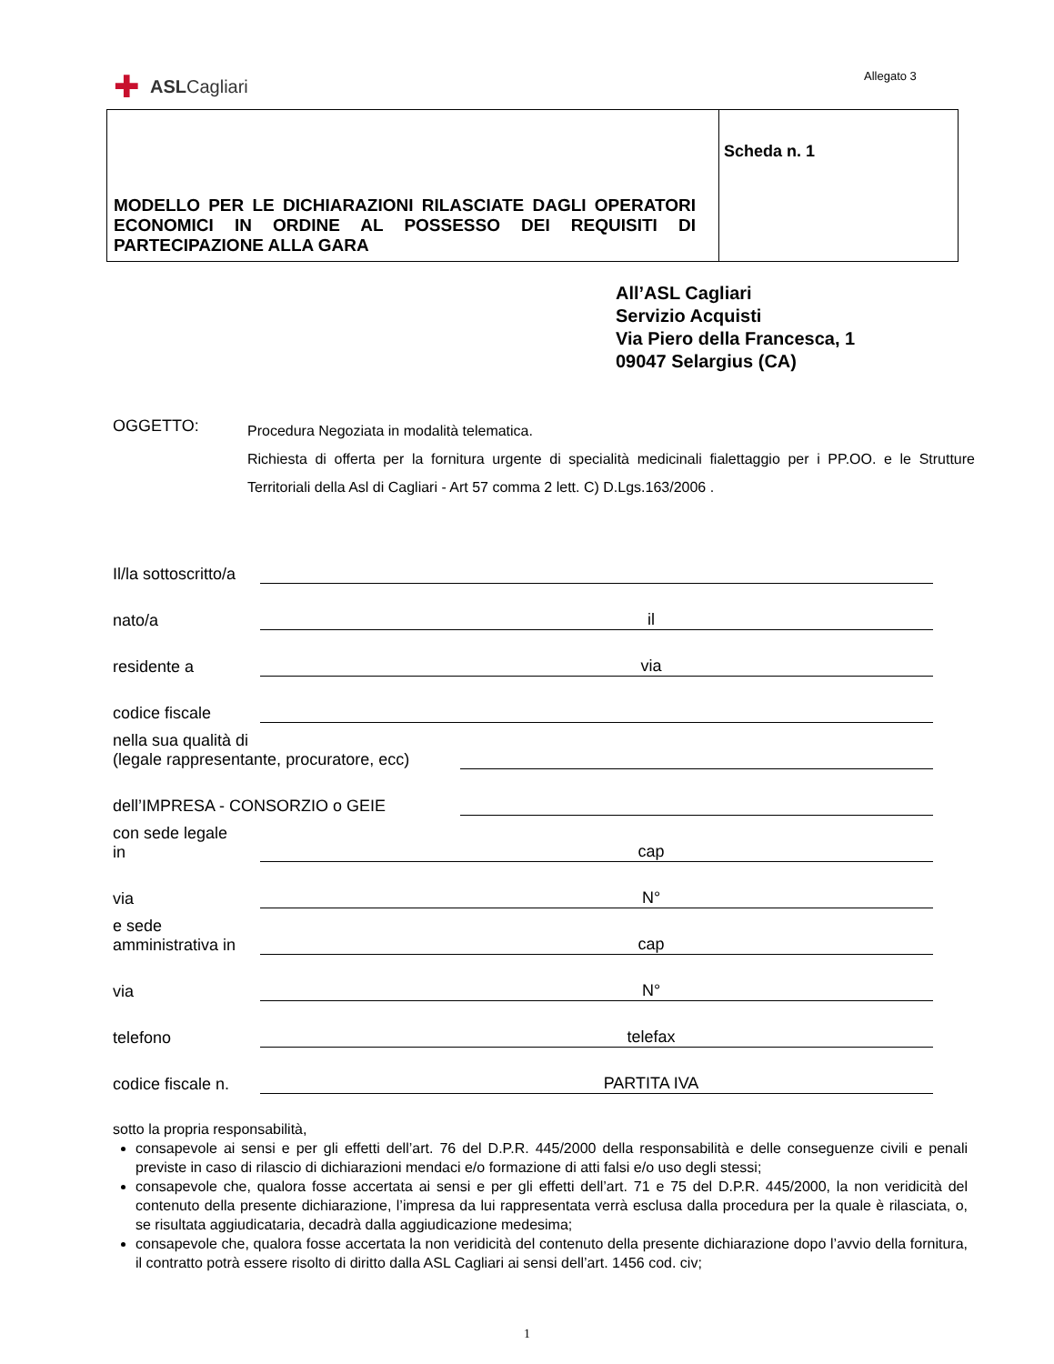Allegato 3
✚ ASL Cagliari
| MODELLO PER LE DICHIARAZIONI RILASCIATE DAGLI OPERATORI ECONOMICI IN ORDINE AL POSSESSO DEI REQUISITI DI PARTECIPAZIONE ALLA GARA | Scheda n. 1 |
All’ASL Cagliari
Servizio Acquisti
Via Piero della Francesca, 1
09047 Selargius (CA)
OGGETTO:
Procedura Negoziata in modalità telematica.
Richiesta di offerta per la fornitura urgente di specialità medicinali fialettaggio per i PP.OO. e le Strutture Territoriali della Asl di Cagliari - Art 57 comma 2 lett. C) D.Lgs.163/2006 .
Il/la sottoscritto/a
nato/a il
residente a via
codice fiscale
nella sua qualità di
(legale rappresentante, procuratore, ecc)
dell’IMPRESA - CONSORZIO o GEIE
con sede legale
in cap
via N°
e sede
amministrativa in cap
via N°
telefono telefax
codice fiscale n. PARTITA IVA
sotto la propria responsabilità,
consapevole ai sensi e per gli effetti dell’art. 76 del D.P.R. 445/2000 della responsabilità e delle conseguenze civili e penali previste in caso di rilascio di dichiarazioni mendaci e/o formazione di atti falsi e/o uso degli stessi;
consapevole che, qualora fosse accertata ai sensi e per gli effetti dell’art. 71 e 75 del D.P.R. 445/2000, la non veridicità del contenuto della presente dichiarazione, l’impresa da lui rappresentata verrà esclusa dalla procedura per la quale è rilasciata, o, se risultata aggiudicataria, decadrà dalla aggiudicazione medesima;
consapevole che, qualora fosse accertata la non veridicità del contenuto della presente dichiarazione dopo l’avvio della fornitura, il contratto potrà essere risolto di diritto dalla ASL Cagliari ai sensi dell’art. 1456 cod. civ;
1